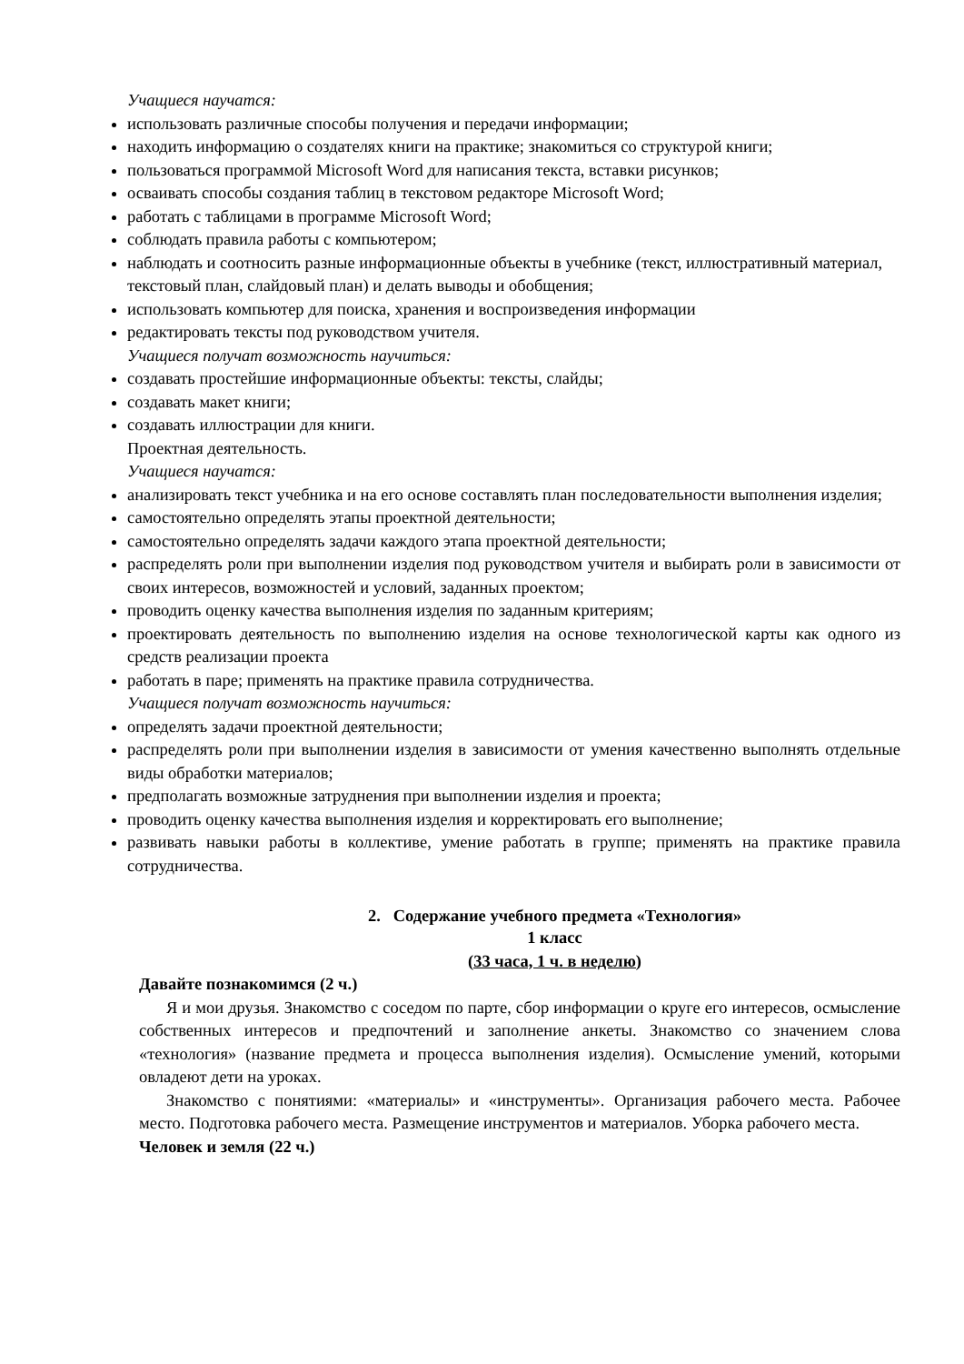Учащиеся научатся:
использовать различные способы получения и передачи информации;
находить информацию о создателях книги на практике; знакомиться со структурой книги;
пользоваться программой Microsoft Word для написания текста, вставки рисунков;
осваивать способы создания таблиц в текстовом редакторе Microsoft Word;
работать с таблицами в программе Microsoft Word;
соблюдать правила работы с компьютером;
наблюдать и соотносить разные информационные объекты в учебнике (текст, иллюстративный материал, текстовый план, слайдовый план) и делать выводы и обобщения;
использовать компьютер для поиска, хранения и воспроизведения информации
редактировать тексты под руководством учителя.
Учащиеся получат возможность научиться:
создавать простейшие информационные объекты: тексты, слайды;
создавать макет книги;
создавать иллюстрации для книги.
Проектная деятельность.
Учащиеся научатся:
анализировать текст учебника и на его основе составлять план последовательности выполнения изделия;
самостоятельно определять этапы проектной деятельности;
самостоятельно определять задачи каждого этапа проектной деятельности;
распределять роли при выполнении изделия под руководством учителя и выбирать роли в зависимости от своих интересов, возможностей и условий, заданных проектом;
проводить оценку качества выполнения изделия по заданным критериям;
проектировать деятельность по выполнению изделия на основе технологической карты как одного из средств реализации проекта
работать в паре; применять на практике правила сотрудничества.
Учащиеся получат возможность научиться:
определять задачи проектной деятельности;
распределять роли при выполнении изделия в зависимости от умения качественно выполнять отдельные виды обработки материалов;
предполагать возможные затруднения при выполнении изделия и проекта;
проводить оценку качества выполнения изделия и корректировать его выполнение;
развивать навыки работы в коллективе, умение работать в группе; применять на практике правила сотрудничества.
2. Содержание учебного предмета «Технология»
1 класс
(33 часа, 1 ч. в неделю)
Давайте познакомимся (2 ч.)
Я и мои друзья. Знакомство с соседом по парте, сбор информации о круге его интересов, осмысление собственных интересов и предпочтений и заполнение анкеты. Знакомство со значением слова «технология» (название предмета и процесса выполнения изделия). Осмысление умений, которыми овладеют дети на уроках.
Знакомство с понятиями: «материалы» и «инструменты». Организация рабочего места. Рабочее место. Подготовка рабочего места. Размещение инструментов и материалов. Уборка рабочего места.
Человек и земля (22 ч.)